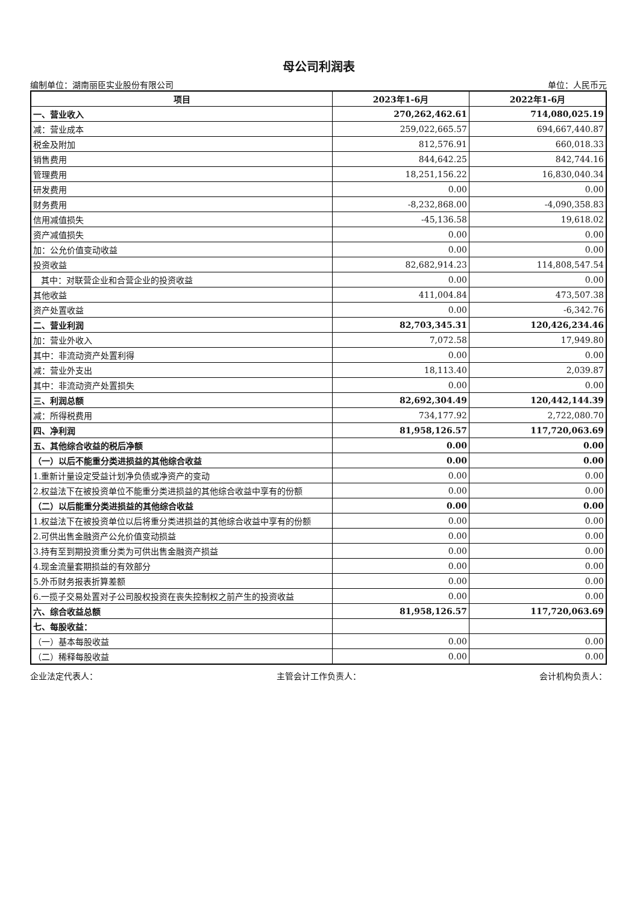母公司利润表
编制单位：湖南丽臣实业股份有限公司 单位：人民币元
| 项目 | 2023年1-6月 | 2022年1-6月 |
| --- | --- | --- |
| 一、营业收入 | 270,262,462.61 | 714,080,025.19 |
| 减：营业成本 | 259,022,665.57 | 694,667,440.87 |
| 税金及附加 | 812,576.91 | 660,018.33 |
| 销售费用 | 844,642.25 | 842,744.16 |
| 管理费用 | 18,251,156.22 | 16,830,040.34 |
| 研发费用 | 0.00 | 0.00 |
| 财务费用 | -8,232,868.00 | -4,090,358.83 |
| 信用减值损失 | -45,136.58 | 19,618.02 |
| 资产减值损失 | 0.00 | 0.00 |
| 加：公允价值变动收益 | 0.00 | 0.00 |
| 投资收益 | 82,682,914.23 | 114,808,547.54 |
| 其中：对联营企业和合营企业的投资收益 | 0.00 | 0.00 |
| 其他收益 | 411,004.84 | 473,507.38 |
| 资产处置收益 | 0.00 | -6,342.76 |
| 二、营业利润 | 82,703,345.31 | 120,426,234.46 |
| 加：营业外收入 | 7,072.58 | 17,949.80 |
| 其中：非流动资产处置利得 | 0.00 | 0.00 |
| 减：营业外支出 | 18,113.40 | 2,039.87 |
| 其中：非流动资产处置损失 | 0.00 | 0.00 |
| 三、利润总额 | 82,692,304.49 | 120,442,144.39 |
| 减：所得税费用 | 734,177.92 | 2,722,080.70 |
| 四、净利润 | 81,958,126.57 | 117,720,063.69 |
| 五、其他综合收益的税后净额 | 0.00 | 0.00 |
| （一）以后不能重分类进损益的其他综合收益 | 0.00 | 0.00 |
| 1.重新计量设定受益计划净负债或净资产的变动 | 0.00 | 0.00 |
| 2.权益法下在被投资单位不能重分类进损益的其他综合收益中享有的份额 | 0.00 | 0.00 |
| （二）以后能重分类进损益的其他综合收益 | 0.00 | 0.00 |
| 1.权益法下在被投资单位以后将重分类进损益的其他综合收益中享有的份额 | 0.00 | 0.00 |
| 2.可供出售金融资产公允价值变动损益 | 0.00 | 0.00 |
| 3.持有至到期投资重分类为可供出售金融资产损益 | 0.00 | 0.00 |
| 4.现金流量套期损益的有效部分 | 0.00 | 0.00 |
| 5.外币财务报表折算差额 | 0.00 | 0.00 |
| 6.一揽子交易处置对子公司股权投资在丧失控制权之前产生的投资收益 | 0.00 | 0.00 |
| 六、综合收益总额 | 81,958,126.57 | 117,720,063.69 |
| 七、每股收益： | | |
| （一）基本每股收益 | 0.00 | 0.00 |
| （二）稀释每股收益 | 0.00 | 0.00 |
企业法定代表人： 主管会计工作负责人： 会计机构负责人：